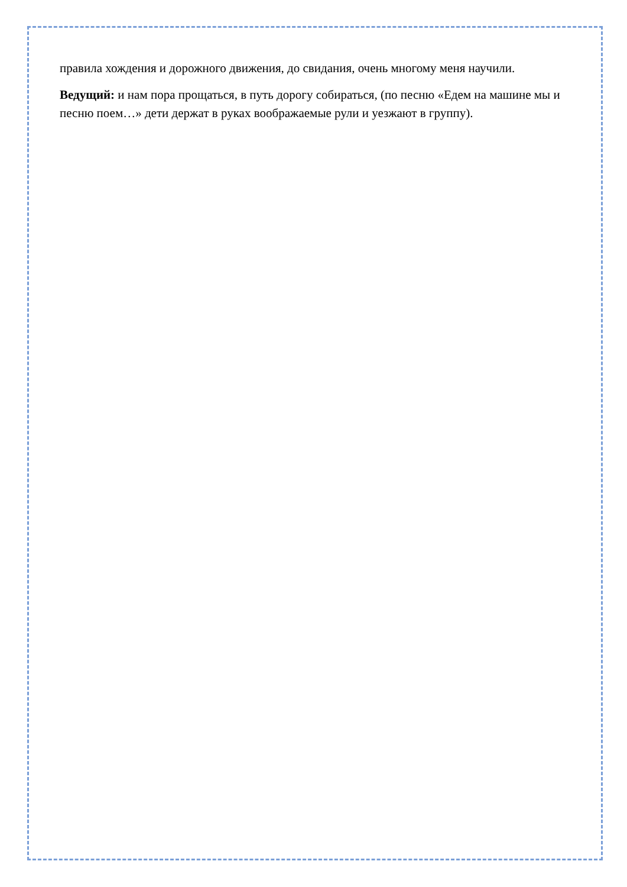правила хождения и дорожного движения, до свидания, очень многому меня научили.
Ведущий: и нам пора прощаться, в путь дорогу собираться, (по песню «Едем на машине мы и песню поем…» дети держат в руках воображаемые рули и уезжают в группу).